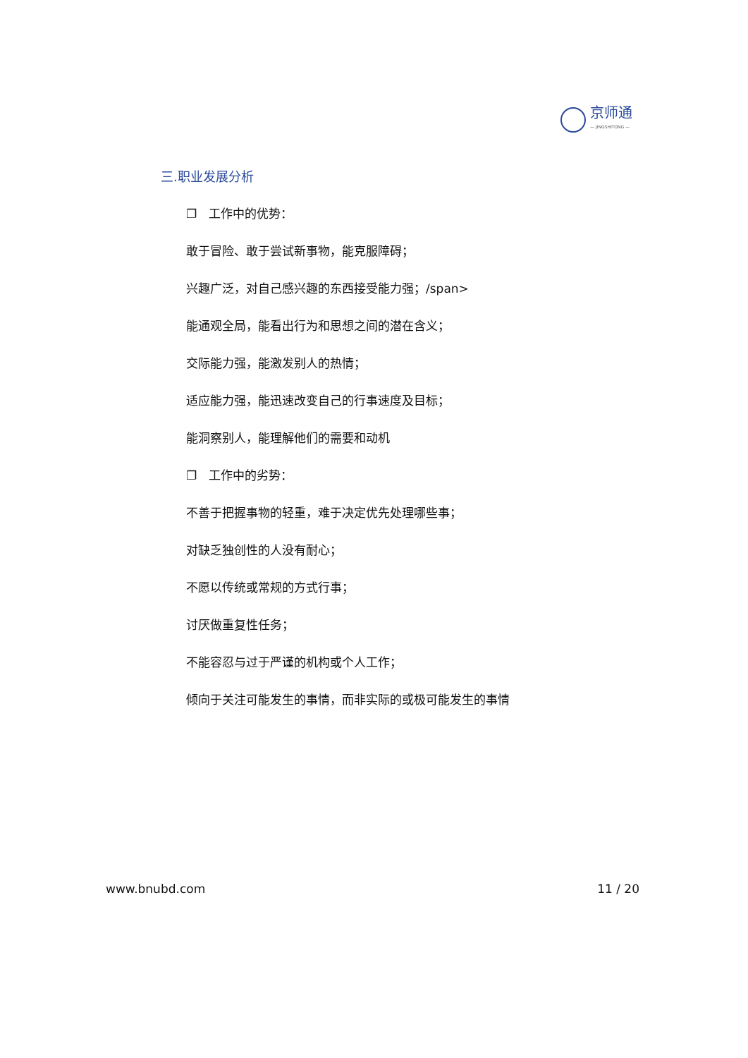京师通
— JINGSHITONG —
三.职业发展分析
❐　工作中的优势：
敢于冒险、敢于尝试新事物，能克服障碍；
兴趣广泛，对自己感兴趣的东西接受能力强；/span>
能通观全局，能看出行为和思想之间的潜在含义；
交际能力强，能激发别人的热情；
适应能力强，能迅速改变自己的行事速度及目标；
能洞察别人，能理解他们的需要和动机
❐　工作中的劣势：
不善于把握事物的轻重，难于决定优先处理哪些事；
对缺乏独创性的人没有耐心；
不愿以传统或常规的方式行事；
讨厌做重复性任务；
不能容忍与过于严谨的机构或个人工作；
倾向于关注可能发生的事情，而非实际的或极可能发生的事情
www.bnubd.com 11 / 20